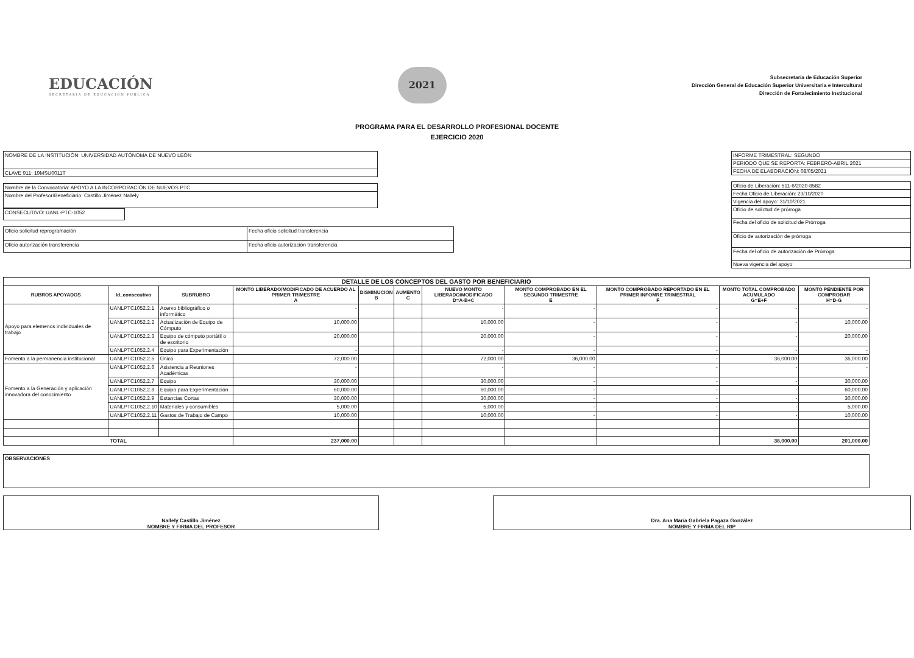EDUCACIÓN
SECRETARÍA DE EDUCACIÓN PÚBLICA
2021
Subsecretaría de Educación Superior
Dirección General de Educación Superior Universitaria e Intercultural
Dirección de Fortalecimiento Institucional
PROGRAMA PARA EL DESARROLLO PROFESIONAL DOCENTE
EJERCICIO 2020
| NOMBRE DE LA INSTITUCIÓN: UNIVERSIDAD AUTÓNOMA DE NUEVO LEÓN |
| CLAVE 911: 19MSU0011T |
| Nombre de la Convocatoria: APOYO A LA INCORPORACIÓN DE NUEVOS PTC |
| Nombre del Profesor/Beneficiario: Castillo Jiménez Nallely |
| CONSECUTIVO: UANL-PTC-1052 |
| Oficio solicitud reprogramación | Fecha oficio solicitud transferencia |
| Oficio autorización transferencia | Fecha oficio autorización transferencia |
| INFORME TRIMESTRAL: SEGUNDO |
| PERIODO QUE SE REPORTA: FEBRERO-ABRIL 2021 |
| FECHA DE ELABORACIÓN: 08/05/2021 |
| Oficio de Liberación: 511-6/2020-8582 |
| Fecha Oficio de Liberación: 23/10/2020 |
| Vigencia del apoyo: 31/10/2021 |
| Oficio de solictud de prórroga |
| Fecha del oficio de solicitud de Prórroga |
| Oficio de autorización de prórroga |
| Fecha del oficio de autorización de Prórroga |
| Nueva vigencia del apoyo: |
| DETALLE DE LOS CONCEPTOS DEL GASTO POR BENEFICIARIO | | | | | | | | | | |
| --- | --- | --- | --- | --- | --- | --- | --- | --- | --- | --- |
| RUBROS APOYADOS | Id_consecutivo | SUBRUBRO | MONTO LIBERADO/MODIFICADO DE ACUERDO AL PRIMER TRIMESTRE A | DISMINUCIÓN B | AUMENTO C | NUEVO MONTO LIBERADO/MODIFICADO D=A-B+C | MONTO COMPROBADO EN EL SEGUNDO TRIMESTRE E | MONTO COMPROBADO REPORTADO EN EL PRIMER INFOMRE TRIMESTRAL F | MONTO TOTAL COMPROBADO ACUMULADO G=E+F | MONTO PENDIENTE POR COMPROBAR H=D-G |
| Apoyo para elemenos individuales de trabajo | UANLPTC1052.2.1 | Acervo bibliográfico o informático | - | | | - | - | - | - | - |
| | UANLPTC1052.2.2 | Actualización de Equipo de Cómputo | 10,000.00 | | | 10,000.00 | - | - | - | 10,000.00 |
| | UANLPTC1052.2.3 | Equipo de cómputo portátil o de escritorio | 20,000.00 | | | 20,000.00 | - | - | - | 20,000.00 |
| | UANLPTC1052.2.4 | Equipo para Experimentación | - | | | - | - | - | - | - |
| Fomento a la permanencia institucional | UANLPTC1052.2.5 | Único | 72,000.00 | | | 72,000.00 | 36,000.00 | - | 36,000.00 | 36,000.00 |
| Fomento a la Generación y aplicación innovadora del conocimiento | UANLPTC1052.2.6 | Asistencia a Reuniones Académicas | - | | | - | - | - | - | - |
| | UANLPTC1052.2.7 | Equipo | 30,000.00 | | | 30,000.00 | - | - | - | 30,000.00 |
| | UANLPTC1052.2.8 | Equipo para Experimentación | 60,000.00 | | | 60,000.00 | - | - | - | 60,000.00 |
| | UANLPTC1052.2.9 | Estancias Cortas | 30,000.00 | | | 30,000.00 | - | - | - | 30,000.00 |
| | UANLPTC1052.2.10 | Materiales y consumibles | 5,000.00 | | | 5,000.00 | - | - | - | 5,000.00 |
| | UANLPTC1052.2.11 | Gastos de Trabajo de Campo | 10,000.00 | | | 10,000.00 | - | - | - | 10,000.00 |
| TOTAL | | | 237,000.00 | | | | | | 36,000.00 | 201,000.00 |
| OBSERVACIONES |
Nallely Castillo Jiménez
NOMBRE Y FIRMA DEL PROFESOR
Dra. Ana María Gabriela Pagaza González
NOMBRE Y FIRMA DEL RIP